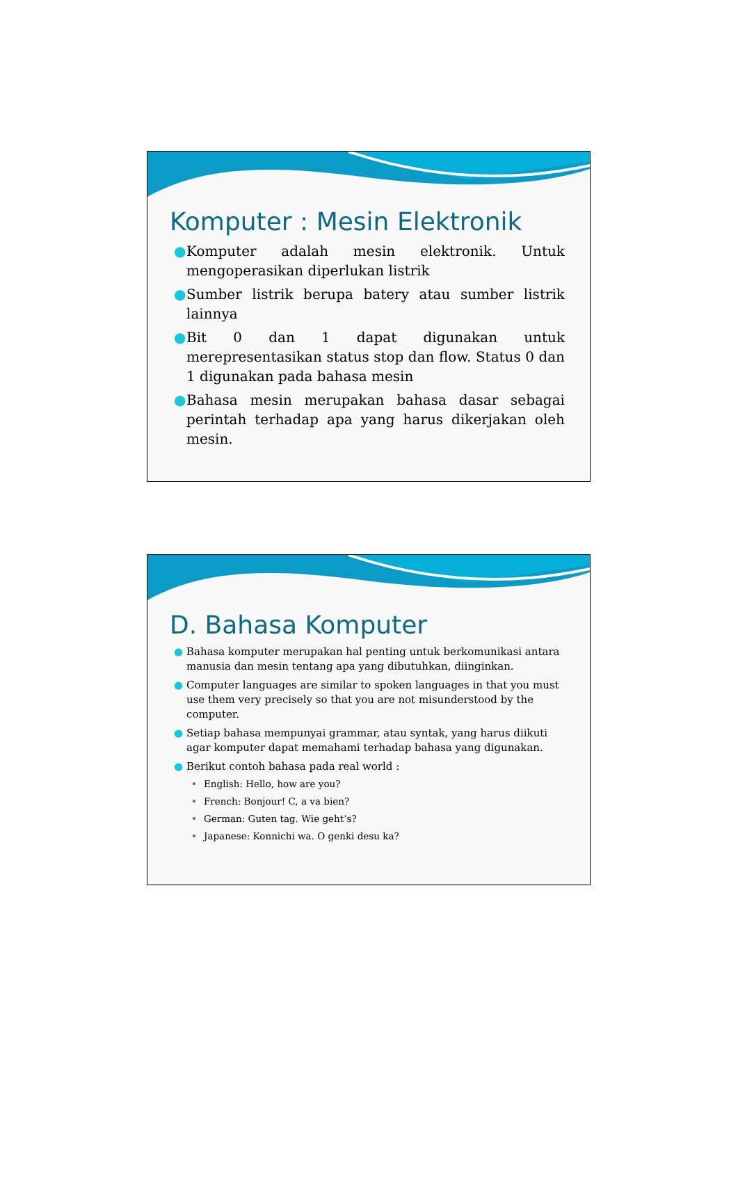Komputer : Mesin Elektronik
● Komputer adalah mesin elektronik. Untuk mengoperasikan diperlukan listrik
● Sumber listrik berupa batery atau sumber listrik lainnya
● Bit 0 dan 1 dapat digunakan untuk merepresentasikan status stop dan flow. Status 0 dan 1 digunakan pada bahasa mesin
● Bahasa mesin merupakan bahasa dasar sebagai perintah terhadap apa yang harus dikerjakan oleh mesin.
D. Bahasa Komputer
● Bahasa komputer merupakan hal penting untuk berkomunikasi antara manusia dan mesin tentang apa yang dibutuhkan, diinginkan.
● Computer languages are similar to spoken languages in that you must use them very precisely so that you are not misunderstood by the computer.
● Setiap bahasa mempunyai grammar, atau syntak, yang harus diikuti agar komputer dapat memahami terhadap bahasa yang digunakan.
● Berikut contoh bahasa pada real world :
• English: Hello, how are you?
• French: Bonjour! C, a va bien?
• German: Guten tag. Wie geht’s?
• Japanese: Konnichi wa. O genki desu ka?